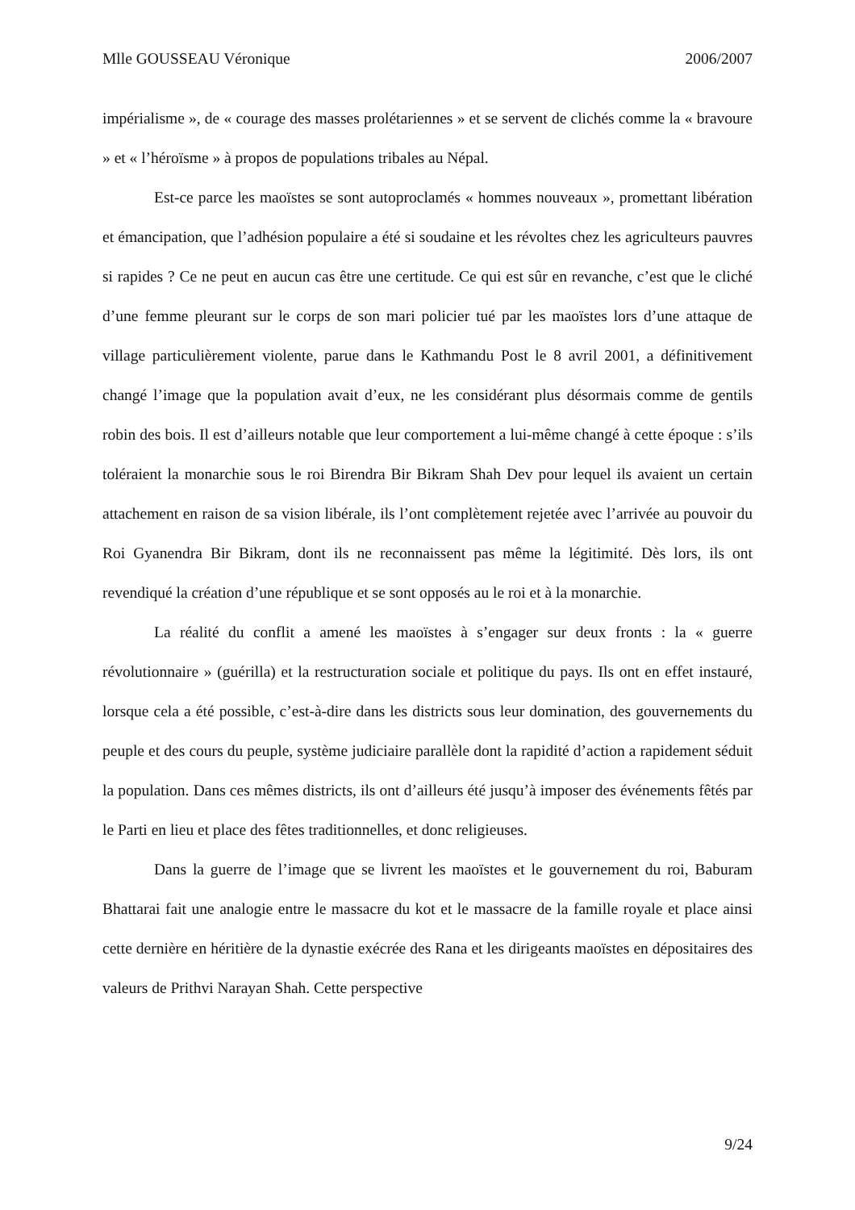Mlle GOUSSEAU Véronique 2006/2007
impérialisme », de « courage des masses prolétariennes » et se servent de clichés comme la « bravoure » et « l’héroïsme » à propos de populations tribales au Népal.
Est-ce parce les maoïstes se sont autoproclamés « hommes nouveaux », promettant libération et émancipation, que l’adhésion populaire a été si soudaine et les révoltes chez les agriculteurs pauvres si rapides ? Ce ne peut en aucun cas être une certitude. Ce qui est sûr en revanche, c’est que le cliché d’une femme pleurant sur le corps de son mari policier tué par les maoïstes lors d’une attaque de village particulièrement violente, parue dans le Kathmandu Post le 8 avril 2001, a définitivement changé l’image que la population avait d’eux, ne les considérant plus désormais comme de gentils robin des bois. Il est d’ailleurs notable que leur comportement a lui-même changé à cette époque : s’ils toléraient la monarchie sous le roi Birendra Bir Bikram Shah Dev pour lequel ils avaient un certain attachement en raison de sa vision libérale, ils l’ont complètement rejetée avec l’arrivée au pouvoir du Roi Gyanendra Bir Bikram, dont ils ne reconnaissent pas même la légitimité. Dès lors, ils ont revendiqué la création d’une république et se sont opposés au le roi et à la monarchie.
La réalité du conflit a amené les maoïstes à s’engager sur deux fronts : la « guerre révolutionnaire » (guérilla) et la restructuration sociale et politique du pays. Ils ont en effet instauré, lorsque cela a été possible, c’est-à-dire dans les districts sous leur domination, des gouvernements du peuple et des cours du peuple, système judiciaire parallèle dont la rapidité d’action a rapidement séduit la population. Dans ces mêmes districts, ils ont d’ailleurs été jusqu’à imposer des événements fêtés par le Parti en lieu et place des fêtes traditionnelles, et donc religieuses.
Dans la guerre de l’image que se livrent les maoïstes et le gouvernement du roi, Baburam Bhattarai fait une analogie entre le massacre du kot et le massacre de la famille royale et place ainsi cette dernière en héritière de la dynastie exécrée des Rana et les dirigeants maoïstes en dépositaires des valeurs de Prithvi Narayan Shah. Cette perspective
9/24